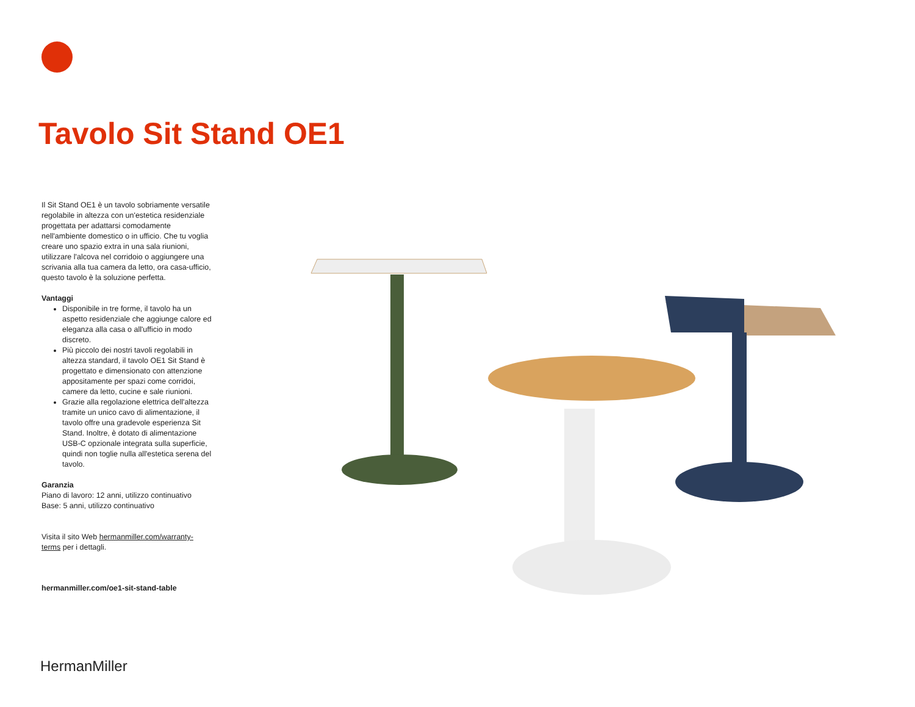Tavolo Sit Stand OE1
Il Sit Stand OE1 è un tavolo sobriamente versatile regolabile in altezza con un'estetica residenziale progettata per adattarsi comodamente nell'ambiente domestico o in ufficio. Che tu voglia creare uno spazio extra in una sala riunioni, utilizzare l'alcova nel corridoio o aggiungere una scrivania alla tua camera da letto, ora casa-ufficio, questo tavolo è la soluzione perfetta.
Vantaggi
Disponibile in tre forme, il tavolo ha un aspetto residenziale che aggiunge calore ed eleganza alla casa o all'ufficio in modo discreto.
Più piccolo dei nostri tavoli regolabili in altezza standard, il tavolo OE1 Sit Stand è progettato e dimensionato con attenzione appositamente per spazi come corridoi, camere da letto, cucine e sale riunioni.
Grazie alla regolazione elettrica dell'altezza tramite un unico cavo di alimentazione, il tavolo offre una gradevole esperienza Sit Stand. Inoltre, è dotato di alimentazione USB-C opzionale integrata sulla superficie, quindi non toglie nulla all'estetica serena del tavolo.
Garanzia
Piano di lavoro: 12 anni, utilizzo continuativo
Base: 5 anni, utilizzo continuativo
Visita il sito Web hermanmiller.com/warranty-terms per i dettagli.
hermanmiller.com/oe1-sit-stand-table
HermanMiller